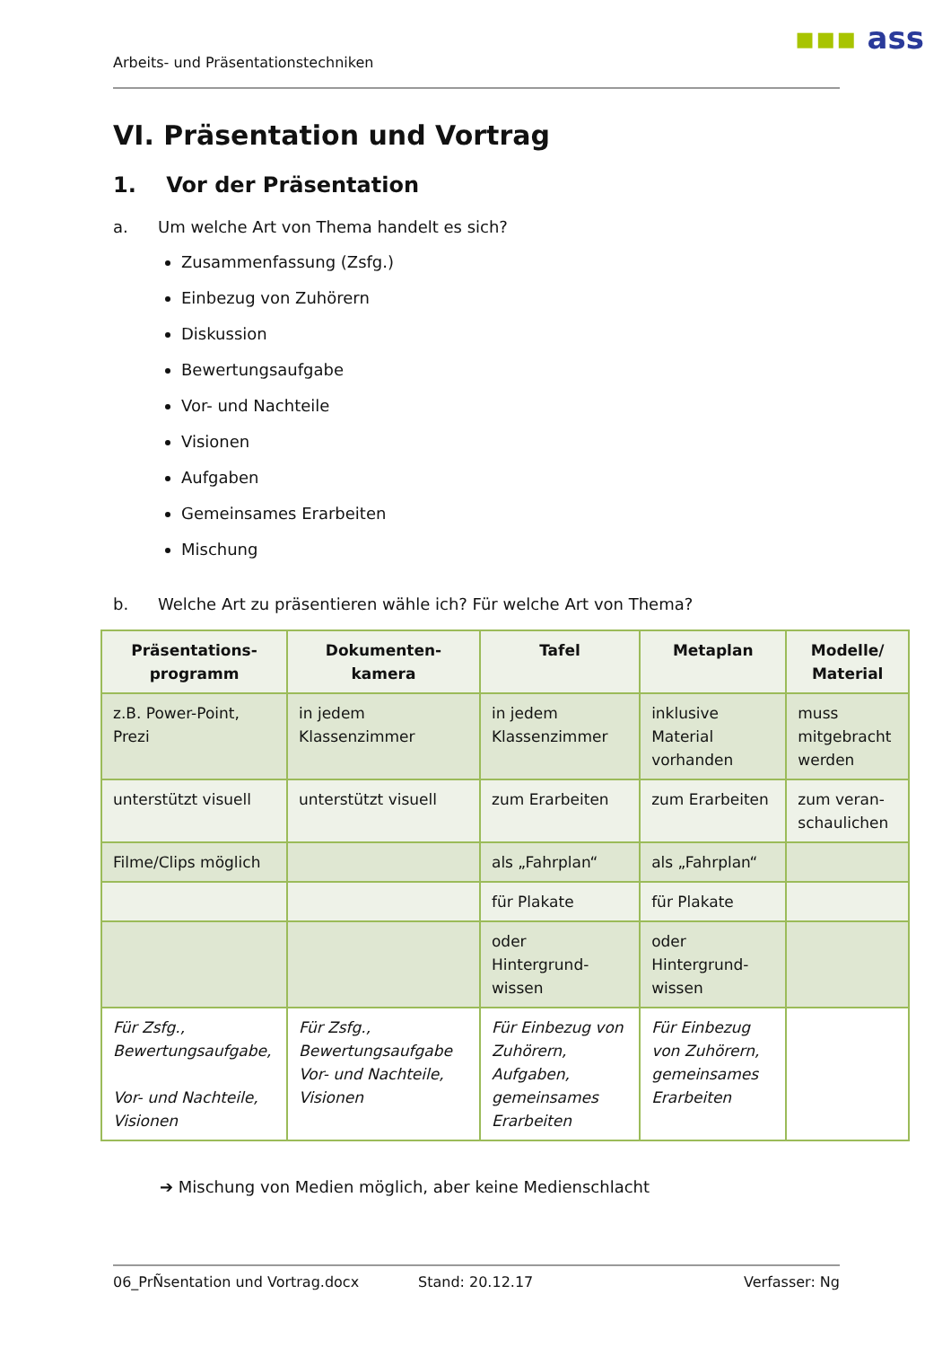▪▪▪ ass
Arbeits- und Präsentationstechniken
VI. Präsentation und Vortrag
1. Vor der Präsentation
a. Um welche Art von Thema handelt es sich?
Zusammenfassung (Zsfg.)
Einbezug von Zuhörern
Diskussion
Bewertungsaufgabe
Vor- und Nachteile
Visionen
Aufgaben
Gemeinsames Erarbeiten
Mischung
b. Welche Art zu präsentieren wähle ich? Für welche Art von Thema?
| Präsentations- programm | Dokumenten- kamera | Tafel | Metaplan | Modelle/ Material |
| --- | --- | --- | --- | --- |
| z.B. Power-Point, Prezi | in jedem Klassenzimmer | in jedem Klassenzimmer | inklusive Material vorhanden | muss mitgebracht werden |
| unterstützt visuell | unterstützt visuell | zum Erarbeiten | zum Erarbeiten | zum veran- schaulichen |
| Filme/Clips möglich | | als „Fahrplan“ | als „Fahrplan“ | |
| | | für Plakate | für Plakate | |
| | | oder Hintergrund- wissen | oder Hintergrund- wissen | |
| Für Zsfg., Bewertungsaufgabe, Vor- und Nachteile, Visionen | Für Zsfg., Bewertungsaufgabe Vor- und Nachteile, Visionen | Für Einbezug von Zuhörern, Aufgaben, gemeinsames Erarbeiten | Für Einbezug von Zuhörern, gemeinsames Erarbeiten | |
➔ Mischung von Medien möglich, aber keine Medienschlacht
06_PrÑsentation und Vortrag.docx Stand: 20.12.17 Verfasser: Ng